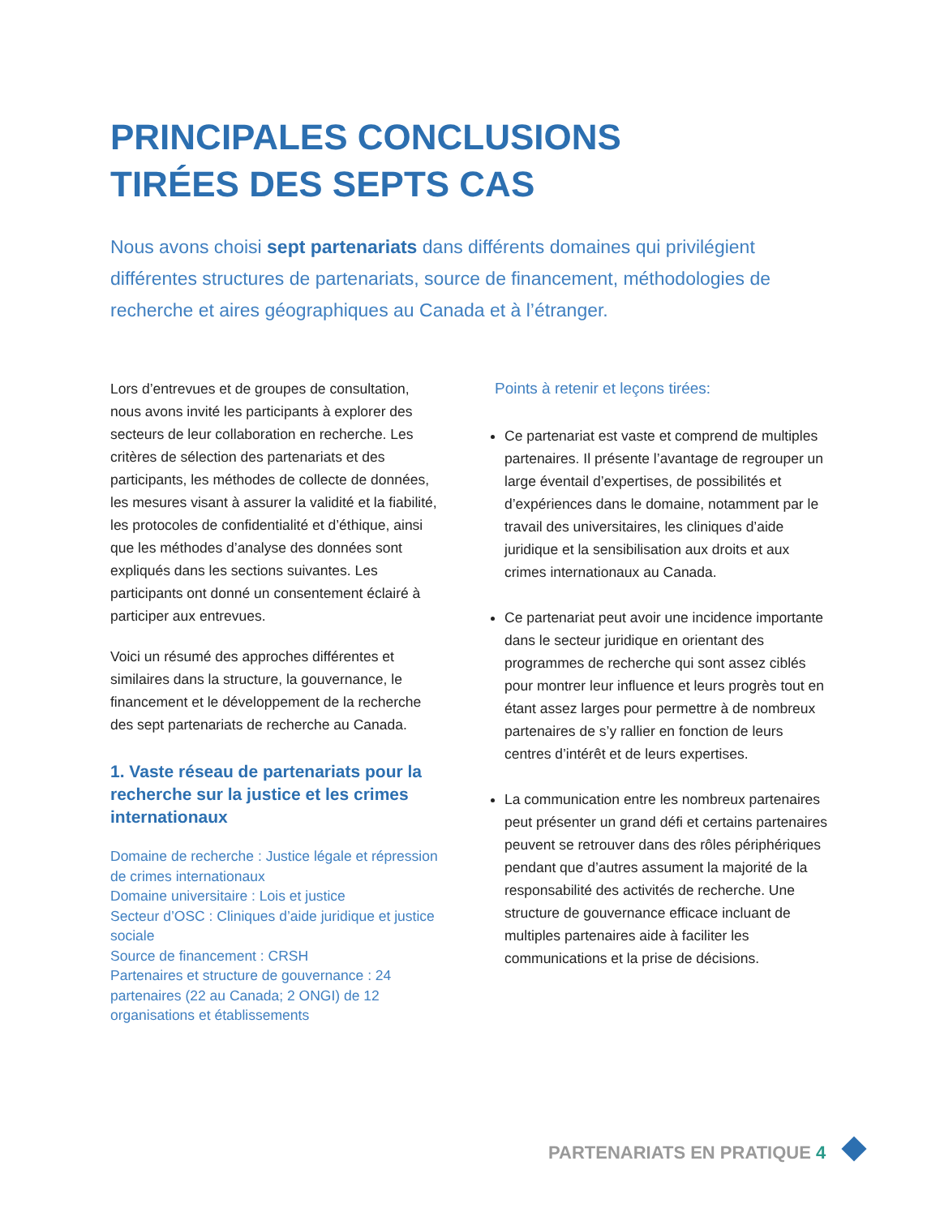PRINCIPALES CONCLUSIONS
TIRÉES DES SEPTS CAS
Nous avons choisi sept partenariats dans différents domaines qui privilégient différentes structures de partenariats, source de financement, méthodologies de recherche et aires géographiques au Canada et à l’étranger.
Lors d’entrevues et de groupes de consultation, nous avons invité les participants à explorer des secteurs de leur collaboration en recherche. Les critères de sélection des partenariats et des participants, les méthodes de collecte de données, les mesures visant à assurer la validité et la fiabilité, les protocoles de confidentialité et d’éthique, ainsi que les méthodes d’analyse des données sont expliqués dans les sections suivantes. Les participants ont donné un consentement éclairé à participer aux entrevues.
Voici un résumé des approches différentes et similaires dans la structure, la gouvernance, le financement et le développement de la recherche des sept partenariats de recherche au Canada.
1. Vaste réseau de partenariats pour la recherche sur la justice et les crimes internationaux
Domaine de recherche : Justice légale et répression de crimes internationaux
Domaine universitaire : Lois et justice
Secteur d’OSC : Cliniques d’aide juridique et justice sociale
Source de financement : CRSH
Partenaires et structure de gouvernance : 24 partenaires (22 au Canada; 2 ONGI) de 12 organisations et établissements
Points à retenir et leçons tirées:
Ce partenariat est vaste et comprend de multiples partenaires. Il présente l’avantage de regrouper un large éventail d’expertises, de possibilités et d’expériences dans le domaine, notamment par le travail des universitaires, les cliniques d’aide juridique et la sensibilisation aux droits et aux crimes internationaux au Canada.
Ce partenariat peut avoir une incidence importante dans le secteur juridique en orientant des programmes de recherche qui sont assez ciblés pour montrer leur influence et leurs progrès tout en étant assez larges pour permettre à de nombreux partenaires de s’y rallier en fonction de leurs centres d’intérêt et de leurs expertises.
La communication entre les nombreux partenaires peut présenter un grand défi et certains partenaires peuvent se retrouver dans des rôles périphériques pendant que d’autres assument la majorité de la responsabilité des activités de recherche. Une structure de gouvernance efficace incluant de multiples partenaires aide à faciliter les communications et la prise de décisions.
PARTENARIATS EN PRATIQUE 4